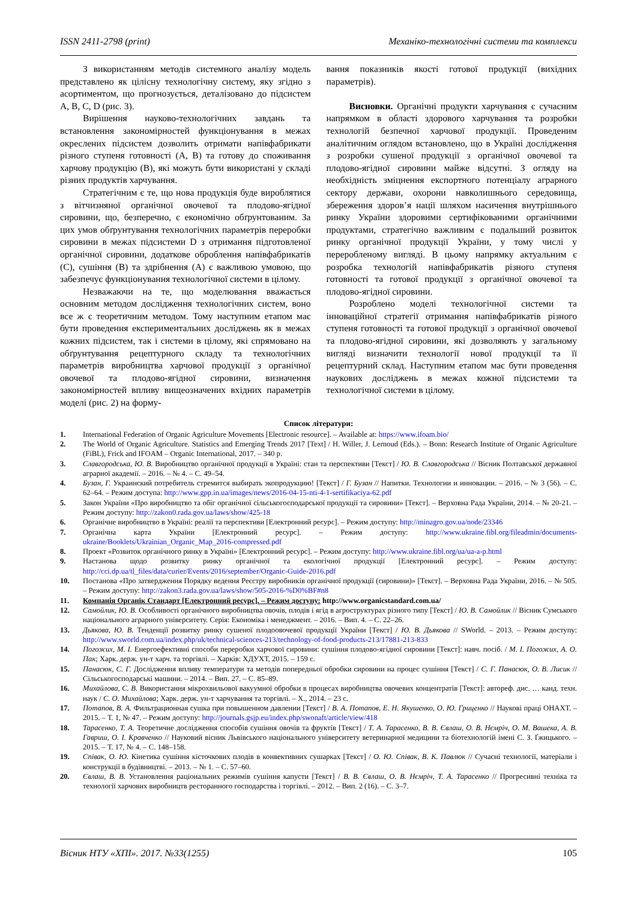ISSN 2411-2798 (print) Механіко-технологічні системи та комплекси
З використанням методів системного аналізу модель представлено як цілісну технологічну систему, яку згідно з асортиментом, що прогнозується, деталізовано до підсистем А, В, С, D (рис. 3).
Вирішення науково-технологічних завдань та встановлення закономірностей функціонування в межах окреслених підсистем дозволить отримати напівфабрикати різного ступеня готовності (А, В) та готову до споживання харчову продукцію (В), які можуть бути використані у складі різних продуктів харчування.
Стратегічним є те, що нова продукція буде вироблятися з вітчизняної органічної овочевої та плодово-ягідної сировини, що, безперечно, є економічно обґрунтованим. За цих умов обґрунтування технологічних параметрів переробки сировини в межах підсистеми D з отримання підготовленої органічної сировини, додаткове оброблення напівфабрикатів (С), сушіння (В) та здрібнення (А) є важливою умовою, що забезпечує функціонування технологічної системи в цілому.
Незважаючи на те, що моделювання вважається основним методом дослідження технологічних систем, воно все ж є теоретичним методом. Тому наступним етапом має бути проведення експериментальних досліджень як в межах кожних підсистем, так і системи в цілому, які спрямовано на обґрунтування рецептурного складу та технологічних параметрів виробництва харчової продукції з органічної овочевої та плодово-ягідної сировини, визначення закономірностей впливу вищеозначених вхідних параметрів моделі (рис. 2) на форму-
вання показників якості готової продукції (вихідних параметрів).
Висновки. Органічні продукти харчування є сучасним напрямком в області здорового харчування та розробки технологій безпечної харчової продукції. Проведеним аналітичним оглядом встановлено, що в Україні дослідження з розробки сушеної продукції з органічної овочевої та плодово-ягідної сировини майже відсутні. З огляду на необхідність зміцнення експортного потенціалу аграрного сектору держави, охорони навколишнього середовища, збереження здоров’я нації шляхом насичення внутрішнього ринку України здоровими сертифікованими органічними продуктами, стратегічно важливим є подальший розвиток ринку органічної продукції України, у тому числі у переробленому вигляді. В цьому напрямку актуальним є розробка технологій напівфабрикатів різного ступеня готовності та готової продукції з органічної овочевої та плодово-ягідної сировини.
Розроблено моделі технологічної системи та інноваційної стратегії отримання напівфабрикатів різного ступеня готовності та готової продукції з органічної овочевої та плодово-ягідної сировини, які дозволяють у загальному вигляді визначити технології нової продукції та її рецептурний склад. Наступним етапом має бути проведення наукових досліджень в межах кожної підсистеми та технологічної системи в цілому.
Список літератури:
1. International Federation of Organic Agriculture Movements [Electronic resource]. – Available at: https://www.ifoam.bio/
2. The World of Organic Agriculture. Statistics and Emerging Trends 2017 [Text] / H. Willer, J. Lernoud (Eds.). – Bonn: Research Institute of Organic Agriculture (FiBL), Frick and IFOAM – Organic International, 2017. – 340 p.
3. Славгородська, Ю. В. Виробництво органічної продукції в Україні: стан та перспективи [Текст] / Ю. В. Славгородська // Вісник Полтавської державної аграрної академії. – 2016. – № 4. – С. 49–54.
4. Бузан, Г. Украинский потребитель стремится выбирать экопродукцию! [Текст] / Г. Бузан // Напитки. Технологии и инновации. – 2016. – № 3 (56). – С. 62–64. – Режим доступа: http://www.gpp.in.ua/images/news/2016-04-15-nti-4-1-sertifikaciya-62.pdf
5. Закон України «Про виробництво та обіг органічної сільськогосподарської продукції та сировини» [Текст]. – Верховна Рада України, 2014. – № 20-21. – Режим доступу: http://zakon0.rada.gov.ua/laws/show/425-18
6. Органічне виробництво в Україні: реалії та перспективи [Електронний ресурс]. – Режим доступу: http://minagro.gov.ua/node/23346
7. Органічна карта України [Електронний ресурс]. – Режим доступу: http://www.ukraine.fibl.org/fileadmin/documents-ukraine/Booklets/Ukrainian_Organic_Map_2016-compressed.pdf
8. Проект «Розвиток органічного ринку в Україні» [Електронний ресурс]. – Режим доступу: http://www.ukraine.fibl.org/ua/ua-a-p.html
9. Настанова щодо розвитку ринку органічної та екологічної продукції [Електронний ресурс]. – Режим доступу: http://cci.dp.ua/tl_files/data/curier/Events/2016/september/Organic-Guide-2016.pdf
10. Постанова «Про затвердження Порядку ведення Реєстру виробників органічної продукції (сировини)» [Текст]. – Верховна Рада України, 2016. – № 505. – Режим доступу: http://zakon3.rada.gov.ua/laws/show/505-2016-%D0%BF#n8
11. Компанія Органік Стандарт [Електронний ресурс]. – Режим доступу: http://www.organicstandard.com.ua/
12. Самойлик, Ю. В. Особливості органічного виробництва овочів, плодів і ягід в агроструктурах різного типу [Текст] / Ю. В. Самойлик // Вісник Сумського національного аграрного університету. Серія: Економіка і менеджмент. – 2016. – Вип. 4. – С. 22–26.
13. Дьякова, Ю. В. Тенденції розвитку ринку сушеної плодоовочевої продукції України [Текст] / Ю. В. Дьякова // SWorld. – 2013. – Режим доступу: http://www.sworld.com.ua/index.php/uk/technical-sciences-213/technology-of-food-products-213/17881-213-833
14. Погожих, М. І. Енергоефективні способи переробки харчової сировини: сушіння плодово-ягідної сировини [Текст]: навч. посіб. / М. І. Погожих, А. О. Пак; Харк. держ. ун-т харч. та торгівлі. – Харків: ХДУХТ, 2015. – 159 с.
15. Панасюк, С. Г. Дослідження впливу температури та методів попередньої обробки сировини на процес сушіння [Текст] / С. Г. Панасюк, О. В. Лисик // Сільськогосподарські машини. – 2014. – Вип. 27. – С. 85–89.
16. Михайлова, С. В. Використання мікрохвильової вакуумної обробки в процесах виробництва овочевих концентратів [Текст]: автореф. дис. … канд. техн. наук / С. О. Михайлова; Харк. держ. ун-т харчування та торгівлі. – Х., 2014. – 23 с.
17. Потапов, В. А. Фильтрационная сушка при повышенном давлении [Текст] / В. А. Потапов, Е. Н. Якушенко, О. Ю. Гриценко // Наукові праці ОНАХТ. – 2015. – Т. 1, № 47. – Режим доступу: http://journals.gsjp.eu/index.php/swonaft/article/view/418
18. Тарасенко, Т. А. Теоретичне дослідження способів сушіння овочів та фруктів [Текст] / Т. А. Тарасенко, В. В. Євлаш, О. В. Нємріч, О. М. Вашека, А. В. Гавриш, О. І. Кравченко // Науковий вісник Львівського національного університету ветеринарної медицини та біотехнологій імені С. З. Ґжицького. – 2015. – Т. 17, № 4. – С. 148–158.
19. Співак, О. Ю. Кінетика сушіння кісточкових плодів в конвективних сушарках [Текст] / О. Ю. Співак, В. К. Павлюк // Сучасні технології, матеріали і конструкції в будівництві. – 2013. – № 1. – С. 57–60.
20. Євлаш, В. В. Установлення раціональних режимів сушіння капусти [Текст] / В. В. Євлаш, О. В. Нємріч, Т. А. Тарасенко // Прогресивні техніка та технології харчових виробництв ресторанного господарства і торгівлі. – 2012. – Вип. 2 (16). – С. 3–7.
Вісник НТУ «ХПІ». 2017. №33(1255) 105